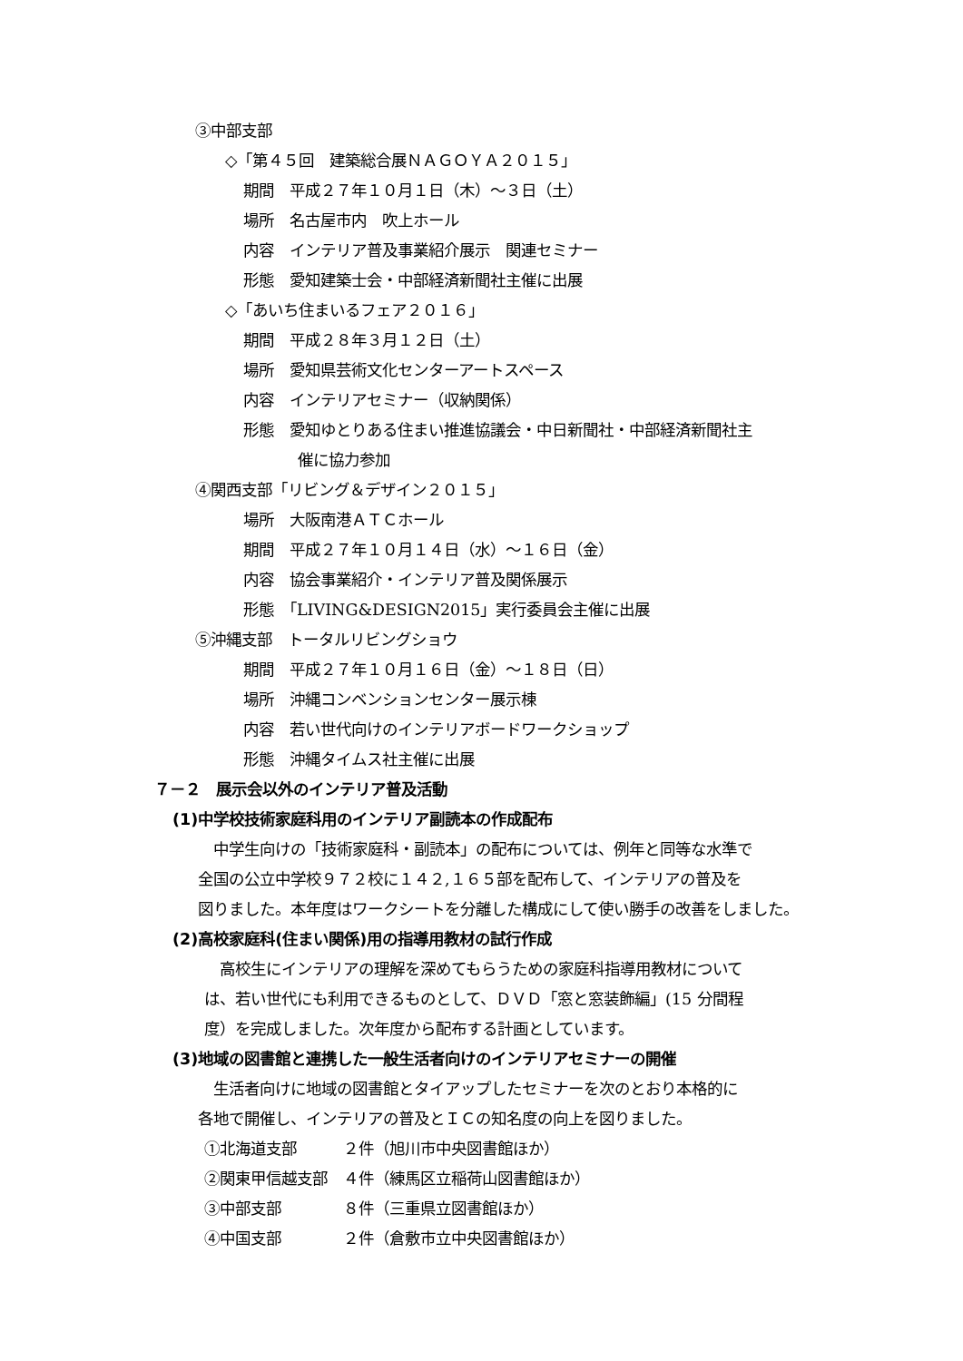③中部支部
◇「第４５回　建築総合展ＮＡＧＯＹＡ２０１５」
期間　平成２７年１０月１日（木）～３日（土）
場所　名古屋市内　吹上ホール
内容　インテリア普及事業紹介展示　関連セミナー
形態　愛知建築士会・中部経済新聞社主催に出展
◇「あいち住まいるフェア２０１６」
期間　平成２８年３月１２日（土）
場所　愛知県芸術文化センターアートスペース
内容　インテリアセミナー（収納関係）
形態　愛知ゆとりある住まい推進協議会・中日新聞社・中部経済新聞社主
催に協力参加
④関西支部「リビング＆デザイン２０１５」
場所　大阪南港ＡＴＣホール
期間　平成２７年１０月１４日（水）～１６日（金）
内容　協会事業紹介・インテリア普及関係展示
形態　「LIVING&DESIGN2015」実行委員会主催に出展
⑤沖縄支部　トータルリビングショウ
期間　平成２７年１０月１６日（金）～１８日（日）
場所　沖縄コンベンションセンター展示棟
内容　若い世代向けのインテリアボードワークショップ
形態　沖縄タイムス社主催に出展
７－２　展示会以外のインテリア普及活動
(1)中学校技術家庭科用のインテリア副読本の作成配布
　中学生向けの「技術家庭科・副読本」の配布については、例年と同等な水準で
全国の公立中学校９７２校に１４２,１６５部を配布して、インテリアの普及を
図りました。本年度はワークシートを分離した構成にして使い勝手の改善をしました。
(2)高校家庭科(住まい関係)用の指導用教材の試行作成
　高校生にインテリアの理解を深めてもらうための家庭科指導用教材について
は、若い世代にも利用できるものとして、ＤＶＤ「窓と窓装飾編」(15 分間程
度）を完成しました。次年度から配布する計画としています。
(3)地域の図書館と連携した一般生活者向けのインテリアセミナーの開催
　生活者向けに地域の図書館とタイアップしたセミナーを次のとおり本格的に
各地で開催し、インテリアの普及とＩＣの知名度の向上を図りました。
①北海道支部　　　２件（旭川市中央図書館ほか）
②関東甲信越支部　４件（練馬区立稲荷山図書館ほか）
③中部支部　　　　８件（三重県立図書館ほか）
④中国支部　　　　２件（倉敷市立中央図書館ほか）